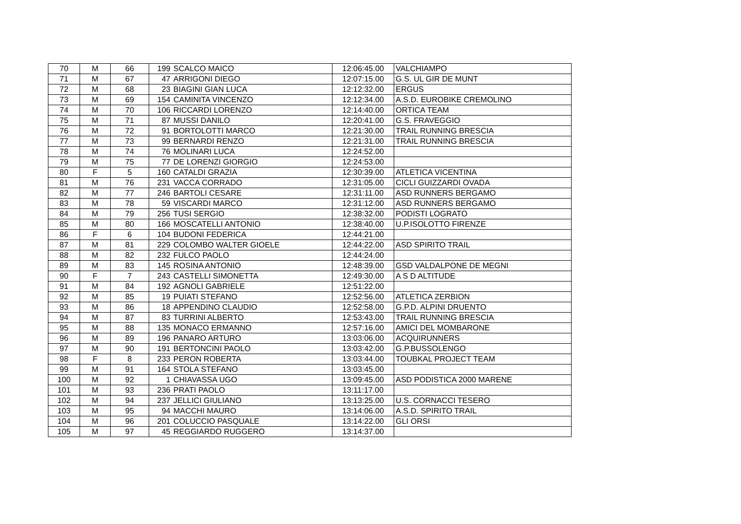| 70 | M | 66 | 199 | SCALCO MAICO | 12:06:45.00 | VALCHIAMPO |
| 71 | M | 67 | 47 | ARRIGONI DIEGO | 12:07:15.00 | G.S. UL GIR DE MUNT |
| 72 | M | 68 | 23 | BIAGINI GIAN LUCA | 12:12:32.00 | ERGUS |
| 73 | M | 69 | 154 | CAMINITA VINCENZO | 12:12:34.00 | A.S.D. EUROBIKE CREMOLINO |
| 74 | M | 70 | 106 | RICCARDI LORENZO | 12:14:40.00 | ORTICA TEAM |
| 75 | M | 71 | 87 | MUSSI DANILO | 12:20:41.00 | G.S. FRAVEGGIO |
| 76 | M | 72 | 91 | BORTOLOTTI MARCO | 12:21:30.00 | TRAIL RUNNING BRESCIA |
| 77 | M | 73 | 99 | BERNARDI RENZO | 12:21:31.00 | TRAIL RUNNING BRESCIA |
| 78 | M | 74 | 76 | MOLINARI LUCA | 12:24:52.00 | |
| 79 | M | 75 | 77 | DE LORENZI GIORGIO | 12:24:53.00 | |
| 80 | F | 5 | 160 | CATALDI GRAZIA | 12:30:39.00 | ATLETICA VICENTINA |
| 81 | M | 76 | 231 | VACCA CORRADO | 12:31:05.00 | CICLI GUIZZARDI OVADA |
| 82 | M | 77 | 246 | BARTOLI CESARE | 12:31:11.00 | ASD RUNNERS BERGAMO |
| 83 | M | 78 | 59 | VISCARDI MARCO | 12:31:12.00 | ASD RUNNERS BERGAMO |
| 84 | M | 79 | 256 | TUSI SERGIO | 12:38:32.00 | PODISTI LOGRATO |
| 85 | M | 80 | 166 | MOSCATELLI ANTONIO | 12:38:40.00 | U.P.ISOLOTTO FIRENZE |
| 86 | F | 6 | 104 | BUDONI FEDERICA | 12:44:21.00 | |
| 87 | M | 81 | 229 | COLOMBO WALTER GIOELE | 12:44:22.00 | ASD SPIRITO TRAIL |
| 88 | M | 82 | 232 | FULCO PAOLO | 12:44:24.00 | |
| 89 | M | 83 | 145 | ROSINA ANTONIO | 12:48:39.00 | GSD VALDALPONE DE MEGNI |
| 90 | F | 7 | 243 | CASTELLI SIMONETTA | 12:49:30.00 | A S D ALTITUDE |
| 91 | M | 84 | 192 | AGNOLI GABRIELE | 12:51:22.00 | |
| 92 | M | 85 | 19 | PUIATI STEFANO | 12:52:56.00 | ATLETICA ZERBION |
| 93 | M | 86 | 18 | APPENDINO CLAUDIO | 12:52:58.00 | G.P.D. ALPINI DRUENTO |
| 94 | M | 87 | 83 | TURRINI ALBERTO | 12:53:43.00 | TRAIL RUNNING BRESCIA |
| 95 | M | 88 | 135 | MONACO ERMANNO | 12:57:16.00 | AMICI DEL MOMBARONE |
| 96 | M | 89 | 196 | PANARO ARTURO | 13:03:06.00 | ACQUIRUNNERS |
| 97 | M | 90 | 191 | BERTONCINI PAOLO | 13:03:42.00 | G.P.BUSSOLENGO |
| 98 | F | 8 | 233 | PERON ROBERTA | 13:03:44.00 | TOUBKAL PROJECT TEAM |
| 99 | M | 91 | 164 | STOLA STEFANO | 13:03:45.00 | |
| 100 | M | 92 | 1 | CHIAVASSA UGO | 13:09:45.00 | ASD PODISTICA 2000 MARENE |
| 101 | M | 93 | 236 | PRATI PAOLO | 13:11:17.00 | |
| 102 | M | 94 | 237 | JELLICI GIULIANO | 13:13:25.00 | U.S. CORNACCI TESERO |
| 103 | M | 95 | 94 | MACCHI MAURO | 13:14:06.00 | A.S.D. SPIRITO TRAIL |
| 104 | M | 96 | 201 | COLUCCIO PASQUALE | 13:14:22.00 | GLI ORSI |
| 105 | M | 97 | 45 | REGGIARDO RUGGERO | 13:14:37.00 | |